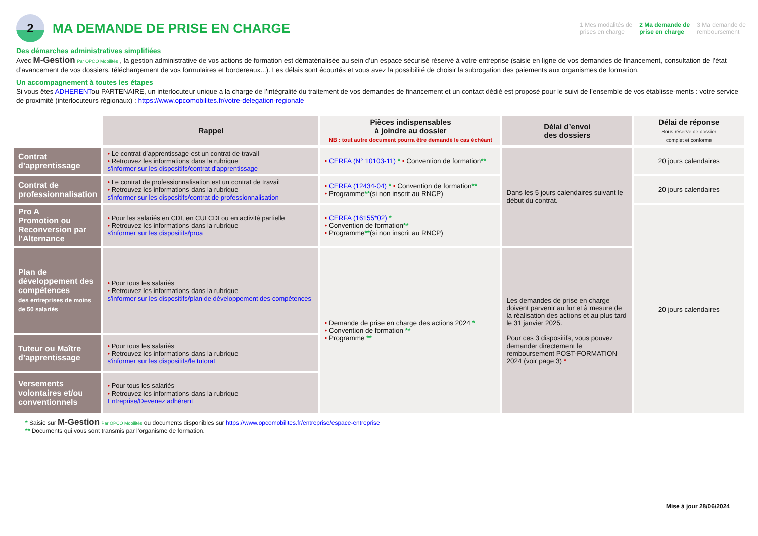2
MA DEMANDE DE PRISE EN CHARGE
1 Mes modalités de
prises en charge 2 Ma demande de
prise en charge 3 Ma demande de
remboursement
Des démarches administratives simplifiées
Avec M-Gestion Par OPCO Mobilités , la gestion administrative de vos actions de formation est dématérialisée au sein d’un espace sécurisé réservé à votre entreprise (saisie en ligne de vos demandes de financement, consultation de l’état d’avancement de vos dossiers, téléchargement de vos formulaires et bordereaux...). Les délais sont écourtés et vous avez la possibilité de choisir la subrogation des paiements aux organismes de formation.
Un accompagnement à toutes les étapes
Si vous êtes ADHERENTou PARTENAIRE, un interlocuteur unique a la charge de l’intégralité du traitement de vos demandes de financement et un contact dédié est proposé pour le suivi de l’ensemble de vos établisse-ments : votre service de proximité (interlocuteurs régionaux) : https://www.opcomobilites.fr/votre-delegation-regionale
| | Rappel | Pièces indispensables à joindre au dossier NB : tout autre document pourra être demandé le cas échéant | Délai d’envoi des dossiers | Délai de réponse Sous réserve de dossier complet et conforme |
| Contrat d’apprentissage | • Le contrat d’apprentissage est un contrat de travail • Retrouvez les informations dans la rubrique s'informer sur les dispositifs/contrat d'apprentissage | • CERFA (N° 10103-11) * • Convention de formation ** | Dans les 5 jours calendaires suivant le début du contrat. | 20 jours calendaires |
| Contrat de professionnalisation | • Le contrat de professionnalisation est un contrat de travail • Retrouvez les informations dans la rubrique s'informer sur les dispositifs/contrat de professionnalisation | • CERFA (12434-04) * • Convention de formation ** • Programme ** (si non inscrit au RNCP) | | 20 jours calendaires |
| Pro A Promotion ou Reconversion par l’Alternance | • Pour les salariés en CDI, en CUI CDI ou en activité partielle • Retrouvez les informations dans la rubrique s'informer sur les dispositifs/proa | • CERFA (16155*02) * • Convention de formation ** • Programme ** (si non inscrit au RNCP) | | 20 jours calendaires |
| Plan de développement des compétences des entreprises de moins de 50 salariés | • Pour tous les salariés • Retrouvez les informations dans la rubrique s'informer sur les dispositifs/plan de développement des compétences | • Demande de prise en charge des actions 2024 * • Convention de formation ** • Programme ** | Les demandes de prise en charge doivent parvenir au fur et à mesure de la réalisation des actions et au plus tard le 31 janvier 2025. Pour ces 3 dispositifs, vous pouvez demander directement le remboursement POST-FORMATION 2024 (voir page 3) * | |
| Tuteur ou Maître d’apprentissage | • Pour tous les salariés • Retrouvez les informations dans la rubrique s'informer sur les dispositifs/le tutorat | | | |
| Versements volontaires et/ou conventionnels | • Pour tous les salariés • Retrouvez les informations dans la rubrique Entreprise/Devenez adhérent | | | |
* Saisie sur M-Gestion Par OPCO Mobilités ou documents disponibles sur https://www.opcomobilites.fr/entreprise/espace-entreprise
** Documents qui vous sont transmis par l’organisme de formation.
Mise à jour 28/06/2024